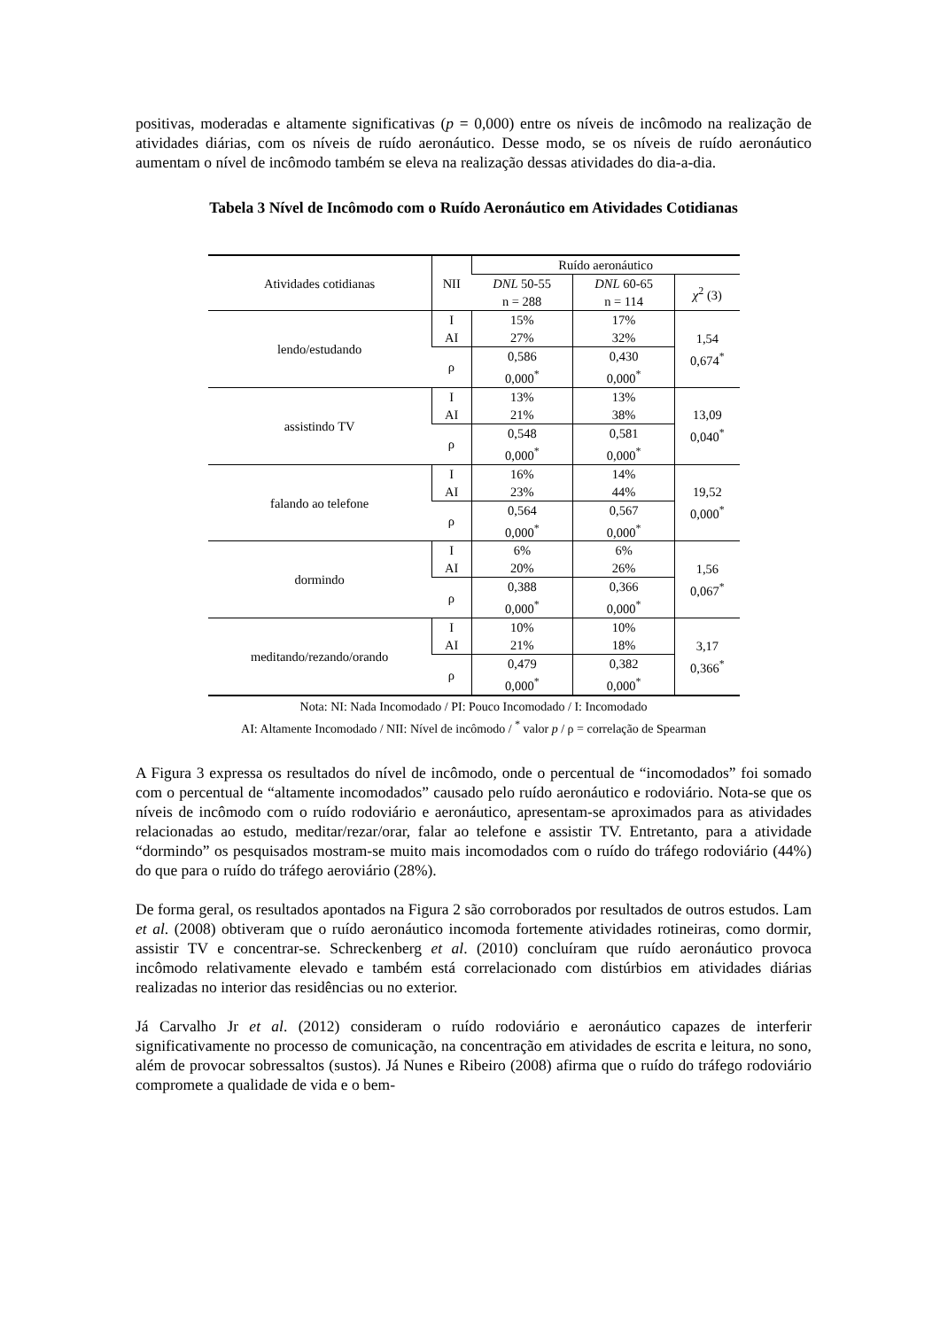positivas, moderadas e altamente significativas (p = 0,000) entre os níveis de incômodo na realização de atividades diárias, com os níveis de ruído aeronáutico. Desse modo, se os níveis de ruído aeronáutico aumentam o nível de incômodo também se eleva na realização dessas atividades do dia-a-dia.
Tabela 3 Nível de Incômodo com o Ruído Aeronáutico em Atividades Cotidianas
| Atividades cotidianas | NII | Ruído aeronáutico | | |
| --- | --- | --- | --- | --- |
| | | DNL 50-55 n = 288 | DNL 60-65 n = 114 | χ<sup>2</sup> (3) |
| lendo/estudando | I AI | 15% 27% | 17% 32% | 1,54 0,674<sup>*</sup> |
| | ρ | 0,586 0,000<sup>*</sup> | 0,430 0,000<sup>*</sup> | |
| assistindo TV | I AI | 13% 21% | 13% 38% | 13,09 0,040<sup>*</sup> |
| | ρ | 0,548 0,000<sup>*</sup> | 0,581 0,000<sup>*</sup> | |
| falando ao telefone | I AI | 16% 23% | 14% 44% | 19,52 0,000<sup>*</sup> |
| | ρ | 0,564 0,000<sup>*</sup> | 0,567 0,000<sup>*</sup> | |
| dormindo | I AI | 6% 20% | 6% 26% | 1,56 0,067<sup>*</sup> |
| | ρ | 0,388 0,000<sup>*</sup> | 0,366 0,000<sup>*</sup> | |
| meditando/rezando/orando | I AI | 10% 21% | 10% 18% | 3,17 0,366<sup>*</sup> |
| | ρ | 0,479 0,000<sup>*</sup> | 0,382 0,000<sup>*</sup> | |
Nota: NI: Nada Incomodado / PI: Pouco Incomodado / I: Incomodado
AI: Altamente Incomodado / NII: Nível de incômodo / <sup>*</sup> valor p / ρ = correlação de Spearman
A Figura 3 expressa os resultados do nível de incômodo, onde o percentual de “incomodados” foi somado com o percentual de “altamente incomodados” causado pelo ruído aeronáutico e rodoviário. Nota-se que os níveis de incômodo com o ruído rodoviário e aeronáutico, apresentam-se aproximados para as atividades relacionadas ao estudo, meditar/rezar/orar, falar ao telefone e assistir TV. Entretanto, para a atividade “dormindo” os pesquisados mostram-se muito mais incomodados com o ruído do tráfego rodoviário (44%) do que para o ruído do tráfego aeroviário (28%).
De forma geral, os resultados apontados na Figura 2 são corroborados por resultados de outros estudos. Lam et al. (2008) obtiveram que o ruído aeronáutico incomoda fortemente atividades rotineiras, como dormir, assistir TV e concentrar-se. Schreckenberg et al. (2010) concluíram que ruído aeronáutico provoca incômodo relativamente elevado e também está correlacionado com distúrbios em atividades diárias realizadas no interior das residências ou no exterior.
Já Carvalho Jr et al. (2012) consideram o ruído rodoviário e aeronáutico capazes de interferir significativamente no processo de comunicação, na concentração em atividades de escrita e leitura, no sono, além de provocar sobressaltos (sustos). Já Nunes e Ribeiro (2008) afirma que o ruído do tráfego rodoviário compromete a qualidade de vida e o bem-